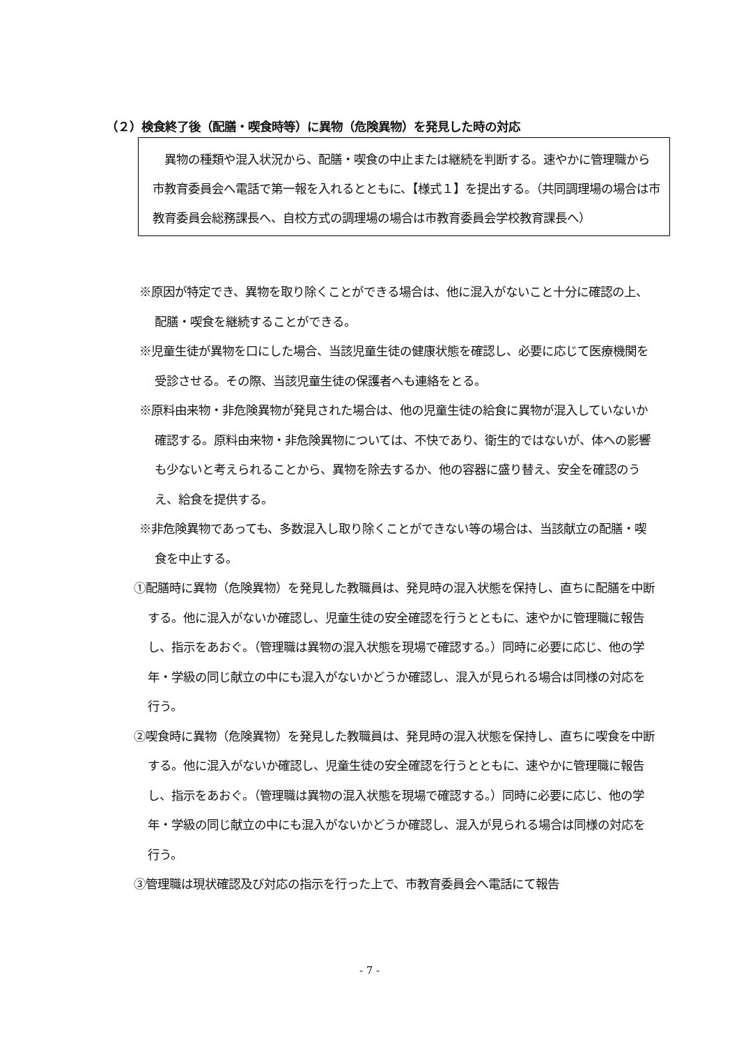（２）検食終了後（配膳・喫食時等）に異物（危険異物）を発見した時の対応
　異物の種類や混入状況から、配膳・喫食の中止または継続を判断する。速やかに管理職から市教育委員会へ電話で第一報を入れるとともに、【様式１】を提出する。（共同調理場の場合は市教育委員会総務課長へ、自校方式の調理場の場合は市教育委員会学校教育課長へ）
※原因が特定でき、異物を取り除くことができる場合は、他に混入がないこと十分に確認の上、配膳・喫食を継続することができる。
※児童生徒が異物を口にした場合、当該児童生徒の健康状態を確認し、必要に応じて医療機関を受診させる。その際、当該児童生徒の保護者へも連絡をとる。
※原料由来物・非危険異物が発見された場合は、他の児童生徒の給食に異物が混入していないか確認する。原料由来物・非危険異物については、不快であり、衛生的ではないが、体への影響も少ないと考えられることから、異物を除去するか、他の容器に盛り替え、安全を確認のうえ、給食を提供する。
※非危険異物であっても、多数混入し取り除くことができない等の場合は、当該献立の配膳・喫食を中止する。
①配膳時に異物（危険異物）を発見した教職員は、発見時の混入状態を保持し、直ちに配膳を中断する。他に混入がないか確認し、児童生徒の安全確認を行うとともに、速やかに管理職に報告し、指示をあおぐ。（管理職は異物の混入状態を現場で確認する。）同時に必要に応じ、他の学年・学級の同じ献立の中にも混入がないかどうか確認し、混入が見られる場合は同様の対応を行う。
②喫食時に異物（危険異物）を発見した教職員は、発見時の混入状態を保持し、直ちに喫食を中断する。他に混入がないか確認し、児童生徒の安全確認を行うとともに、速やかに管理職に報告し、指示をあおぐ。（管理職は異物の混入状態を現場で確認する。）同時に必要に応じ、他の学年・学級の同じ献立の中にも混入がないかどうか確認し、混入が見られる場合は同様の対応を行う。
③管理職は現状確認及び対応の指示を行った上で、市教育委員会へ電話にて報告
- 7 -